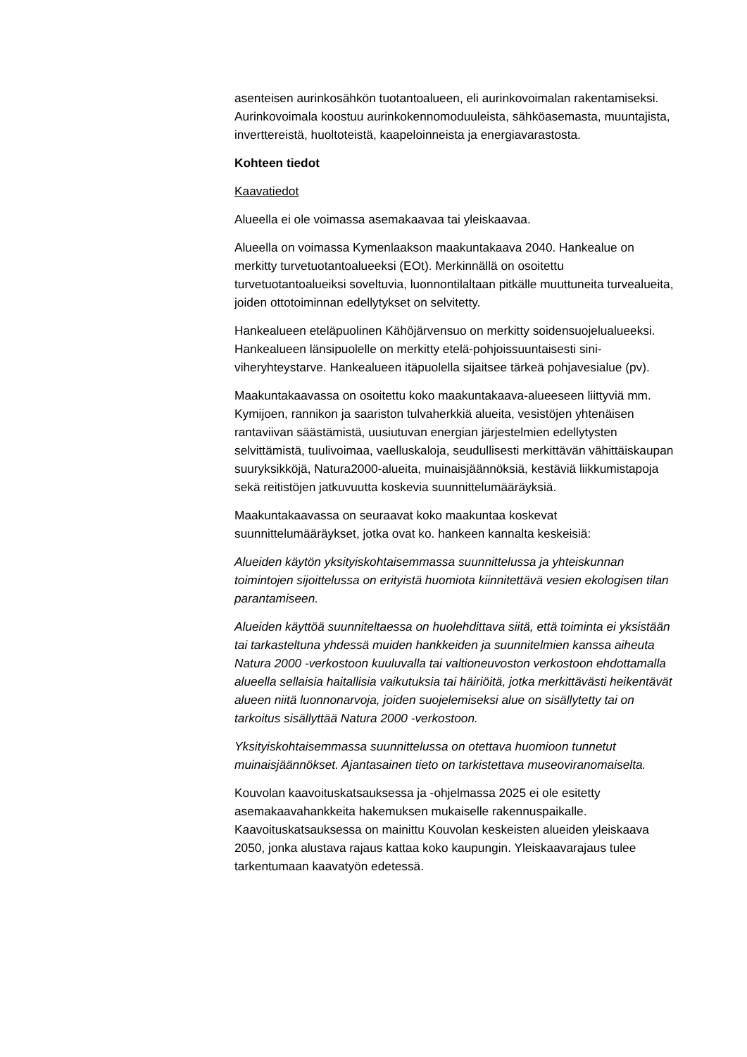asenteisen aurinkosähkön tuotantoalueen, eli aurinkovoimalan rakentamiseksi. Aurinkovoimala koostuu aurinkokennomoduuleista, sähköasemasta, muuntajista, inverttereistä, huoltoteistä, kaapeloinneista ja energiavarastosta.
Kohteen tiedot
Kaavatiedot
Alueella ei ole voimassa asemakaavaa tai yleiskaavaa.
Alueella on voimassa Kymenlaakson maakuntakaava 2040. Hankealue on merkitty turvetuotantoalueeksi (EOt). Merkinnällä on osoitettu turvetuotantoalueiksi soveltuvia, luonnontilaltaan pitkälle muuttuneita turvealueita, joiden ottotoiminnan edellytykset on selvitetty.
Hankealueen eteläpuolinen Kähöjärvensuo on merkitty soidensuojelualueeksi. Hankealueen länsipuolelle on merkitty etelä-pohjoissuuntaisesti sini-viheryhteystarve. Hankealueen itäpuolella sijaitsee tärkeä pohjavesialue (pv).
Maakuntakaavassa on osoitettu koko maakuntakaava-alueeseen liittyviä mm. Kymijoen, rannikon ja saariston tulvaherkkiä alueita, vesistöjen yhtenäisen rantaviivan säästämistä, uusiutuvan energian järjestelmien edellytysten selvittämistä, tuulivoimaa, vaelluskaloja, seudullisesti merkittävän vähittäiskaupan suuryksikköjä, Natura2000-alueita, muinaisjäännöksiä, kestäviä liikkumistapoja sekä reitistöjen jatkuvuutta koskevia suunnittelumääräyksiä.
Maakuntakaavassa on seuraavat koko maakuntaa koskevat suunnittelumääräykset, jotka ovat ko. hankeen kannalta keskeisiä:
Alueiden käytön yksityiskohtaisemmassa suunnittelussa ja yhteiskunnan toimintojen sijoittelussa on erityistä huomiota kiinnitettävä vesien ekologisen tilan parantamiseen.
Alueiden käyttöä suunniteltaessa on huolehdittava siitä, että toiminta ei yksistään tai tarkasteltuna yhdessä muiden hankkeiden ja suunnitelmien kanssa aiheuta Natura 2000 -verkostoon kuuluvalla tai valtioneuvoston verkostoon ehdottamalla alueella sellaisia haitallisia vaikutuksia tai häiriöitä, jotka merkittävästi heikentävät alueen niitä luonnonarvoja, joiden suojelemiseksi alue on sisällytetty tai on tarkoitus sisällyttää Natura 2000 -verkostoon.
Yksityiskohtaisemmassa suunnittelussa on otettava huomioon tunnetut muinaisjäännökset. Ajantasainen tieto on tarkistettava museoviranomaiselta.
Kouvolan kaavoituskatsauksessa ja -ohjelmassa 2025 ei ole esitetty asemakaavahankkeita hakemuksen mukaiselle rakennuspaikalle. Kaavoituskatsauksessa on mainittu Kouvolan keskeisten alueiden yleiskaava 2050, jonka alustava rajaus kattaa koko kaupungin. Yleiskaavarajaus tulee tarkentumaan kaavatyön edetessä.